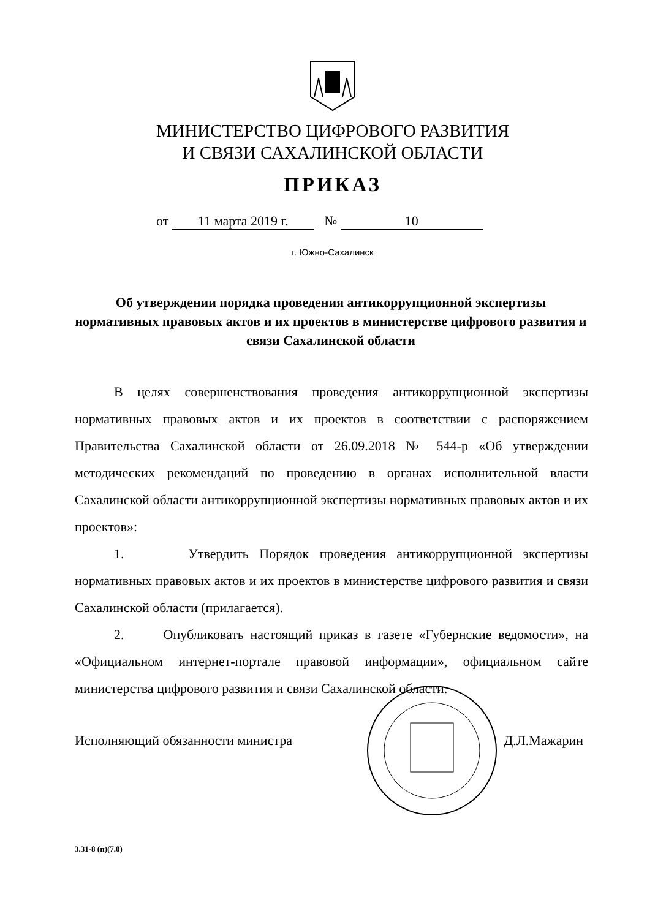МИНИСТЕРСТВО ЦИФРОВОГО РАЗВИТИЯ
И СВЯЗИ САХАЛИНСКОЙ ОБЛАСТИ
ПРИКАЗ
от 11 марта 2019 г. № 10
г. Южно-Сахалинск
Об утверждении порядка проведения антикоррупционной экспертизы нормативных правовых актов и их проектов в министерстве цифрового развития и связи Сахалинской области
В целях совершенствования проведения антикоррупционной экспертизы нормативных правовых актов и их проектов в соответствии с распоряжением Правительства Сахалинской области от 26.09.2018 № 544-р «Об утверждении методических рекомендаций по проведению в органах исполнительной власти Сахалинской области антикоррупционной экспертизы нормативных правовых актов и их проектов»:
1. Утвердить Порядок проведения антикоррупционной экспертизы нормативных правовых актов и их проектов в министерстве цифрового развития и связи Сахалинской области (прилагается).
2. Опубликовать настоящий приказ в газете «Губернские ведомости», на «Официальном интернет-портале правовой информации», официальном сайте министерства цифрового развития и связи Сахалинской области.
Исполняющий обязанности министра Д.Л.Мажарин
3.31-8 (п)(7.0)